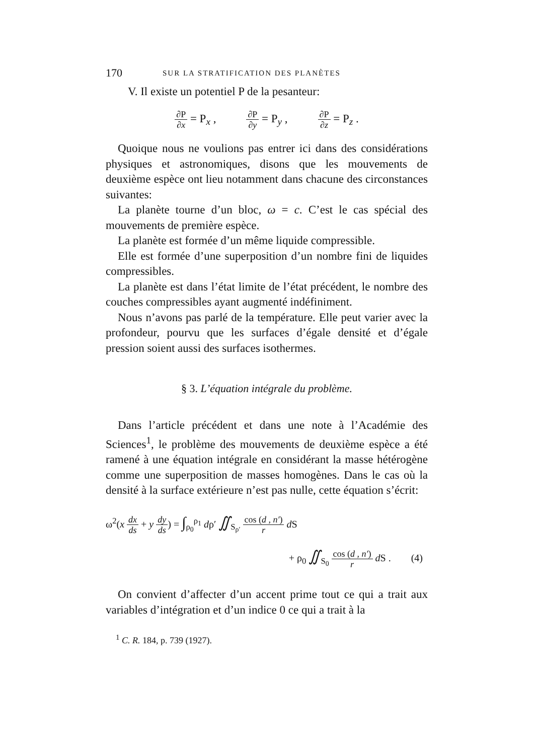170 SUR LA STRATIFICATION DES PLANÈTES
V. Il existe un potentiel P de la pesanteur:
∂P ∂x = P<sub>x</sub> , ∂P ∂y = P<sub>y</sub> , ∂P ∂z = P<sub>z</sub> .
Quoique nous ne voulions pas entrer ici dans des considérations physiques et astronomiques, disons que les mouvements de deuxième espèce ont lieu notamment dans chacune des circonstances suivantes:
La planète tourne d’un bloc, ω = c. C’est le cas spécial des mouvements de première espèce.
La planète est formée d’un même liquide compressible.
Elle est formée d’une superposition d’un nombre fini de liquides compressibles.
La planète est dans l’état limite de l’état précédent, le nombre des couches compressibles ayant augmenté indéfiniment.
Nous n’avons pas parlé de la température. Elle peut varier avec la profondeur, pourvu que les surfaces d’égale densité et d’égale pression soient aussi des surfaces isothermes.
§ 3. L’équation intégrale du problème.
Dans l’article précédent et dans une note à l’Académie des Sciences<sup>1</sup>, le problème des mouvements de deuxième espèce a été ramené à une équation intégrale en considérant la masse hétérogène comme une superposition de masses homogènes. Dans le cas où la densité à la surface extérieure n’est pas nulle, cette équation s’écrit:
ω<sup>2</sup>(x dx ds + y dy ds) = ∫<sub>ρ<sub>0</sub></sub><sup>ρ<sub>1</sub></sup> dρ′ ∬<sub>S<sub>ρ′</sub></sub> cos (d , n′) r d S
+ ρ<sub>0</sub> ∬<sub>S<sub>0</sub></sub> cos (d , n′) r d S . (4)
On convient d’affecter d’un accent prime tout ce qui a trait aux variables d’intégration et d’un indice 0 ce qui a trait à la
<sup>1</sup> C. R. 184, p. 739 (1927).